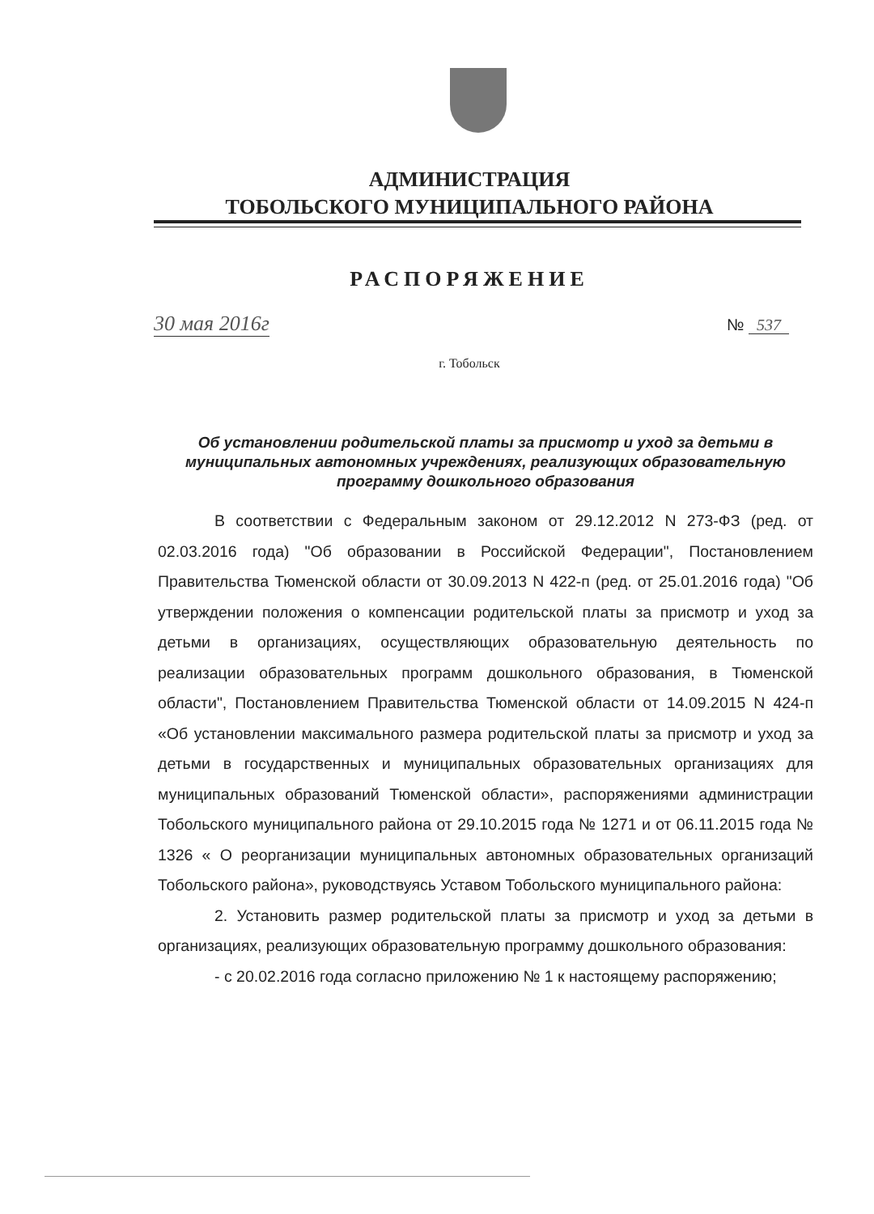АДМИНИСТРАЦИЯ
ТОБОЛЬСКОГО МУНИЦИПАЛЬНОГО РАЙОНА
РАСПОРЯЖЕНИЕ
30 мая 2016г № 537
г. Тобольск
Об установлении родительской платы за присмотр и уход за детьми в муниципальных автономных учреждениях, реализующих образовательную программу дошкольного образования
В соответствии с Федеральным законом от 29.12.2012 N 273-ФЗ (ред. от 02.03.2016 года) "Об образовании в Российской Федерации", Постановлением Правительства Тюменской области от 30.09.2013 N 422-п (ред. от 25.01.2016 года) "Об утверждении положения о компенсации родительской платы за присмотр и уход за детьми в организациях, осуществляющих образовательную деятельность по реализации образовательных программ дошкольного образования, в Тюменской области", Постановлением Правительства Тюменской области от 14.09.2015 N 424-п «Об установлении максимального размера родительской платы за присмотр и уход за детьми в государственных и муниципальных образовательных организациях для муниципальных образований Тюменской области», распоряжениями администрации Тобольского муниципального района от 29.10.2015 года № 1271 и от 06.11.2015 года № 1326 « О реорганизации муниципальных автономных образовательных организаций Тобольского района», руководствуясь Уставом Тобольского муниципального района:
2. Установить размер родительской платы за присмотр и уход за детьми в организациях, реализующих образовательную программу дошкольного образования:
- с 20.02.2016 года согласно приложению № 1 к настоящему распоряжению;